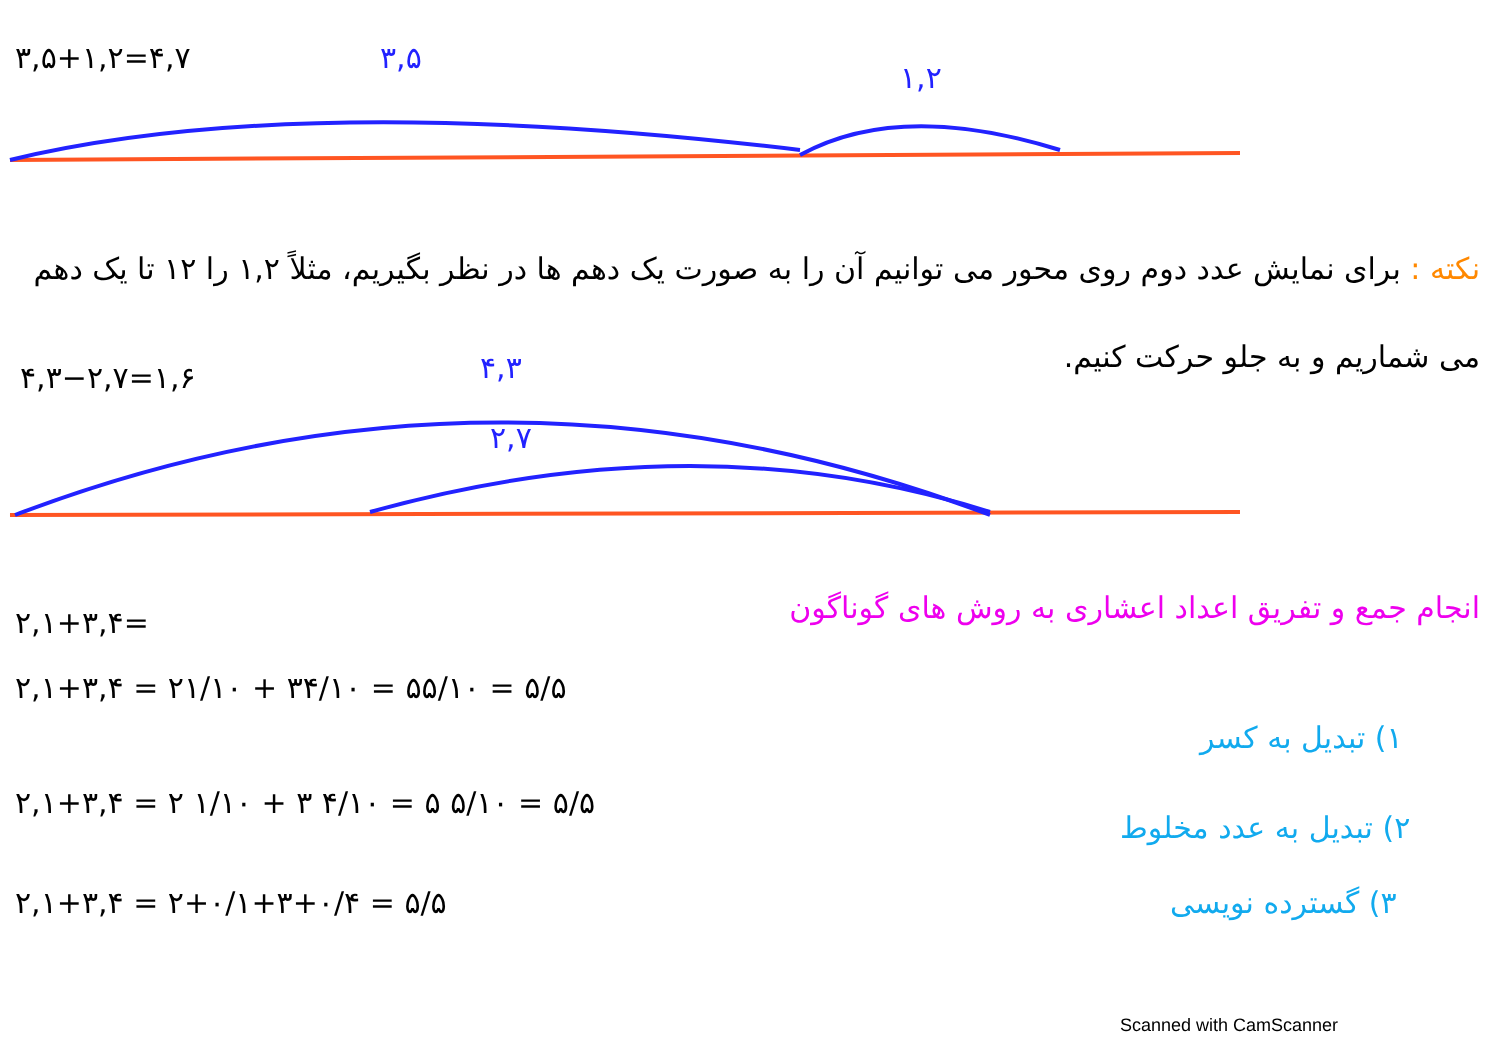۳,۵+۱,۲=۴,۷ ۳,۵
۱,۲
۴,۳−۲,۷=۱,۶ ۴,۳
۲,۷
نکته : برای نمایش عدد دوم روی محور می توانیم آن را به صورت یک دهم ها در نظر بگیریم، مثلاً ۱,۲ را ۱۲ تا یک دهم می شماریم و به جلو حرکت کنیم.
انجام جمع و تفریق اعداد اعشاری به روش های گوناگون
۲,۱+۳,۴=
۲,۱+۳,۴ = ۲۱/۱۰ + ۳۴/۱۰ = ۵۵/۱۰ = ۵/۵
۱) تبدیل به کسر
۲,۱+۳,۴ = ۲ ۱/۱۰ + ۳ ۴/۱۰ = ۵ ۵/۱۰ = ۵/۵
۲) تبدیل به عدد مخلوط
۲,۱+۳,۴ = ۲+۰/۱+۳+۰/۴ = ۵/۵ ۳) گسترده نویسی
Scanned with CamScanner